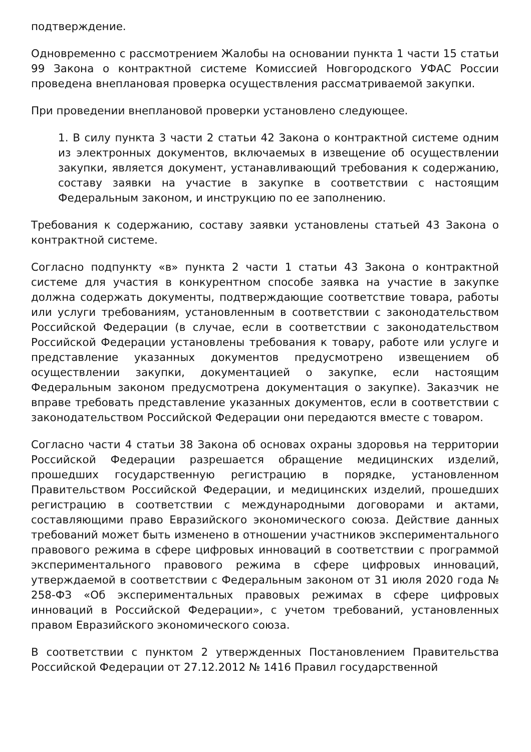подтверждение.
Одновременно с рассмотрением Жалобы на основании пункта 1 части 15 статьи 99 Закона о контрактной системе Комиссией Новгородского УФАС России проведена внеплановая проверка осуществления рассматриваемой закупки.
При проведении внеплановой проверки установлено следующее.
1. В силу пункта 3 части 2 статьи 42 Закона о контрактной системе одним из электронных документов, включаемых в извещение об осуществлении закупки, является документ, устанавливающий требования к содержанию, составу заявки на участие в закупке в соответствии с настоящим Федеральным законом, и инструкцию по ее заполнению.
Требования к содержанию, составу заявки установлены статьей 43 Закона о контрактной системе.
Согласно подпункту «в» пункта 2 части 1 статьи 43 Закона о контрактной системе для участия в конкурентном способе заявка на участие в закупке должна содержать документы, подтверждающие соответствие товара, работы или услуги требованиям, установленным в соответствии с законодательством Российской Федерации (в случае, если в соответствии с законодательством Российской Федерации установлены требования к товару, работе или услуге и представление указанных документов предусмотрено извещением об осуществлении закупки, документацией о закупке, если настоящим Федеральным законом предусмотрена документация о закупке). Заказчик не вправе требовать представление указанных документов, если в соответствии с законодательством Российской Федерации они передаются вместе с товаром.
Согласно части 4 статьи 38 Закона об основах охраны здоровья на территории Российской Федерации разрешается обращение медицинских изделий, прошедших государственную регистрацию в порядке, установленном Правительством Российской Федерации, и медицинских изделий, прошедших регистрацию в соответствии с международными договорами и актами, составляющими право Евразийского экономического союза. Действие данных требований может быть изменено в отношении участников экспериментального правового режима в сфере цифровых инноваций в соответствии с программой экспериментального правового режима в сфере цифровых инноваций, утверждаемой в соответствии с Федеральным законом от 31 июля 2020 года № 258-ФЗ «Об экспериментальных правовых режимах в сфере цифровых инноваций в Российской Федерации», с учетом требований, установленных правом Евразийского экономического союза.
В соответствии с пунктом 2 утвержденных Постановлением Правительства Российской Федерации от 27.12.2012 № 1416 Правил государственной